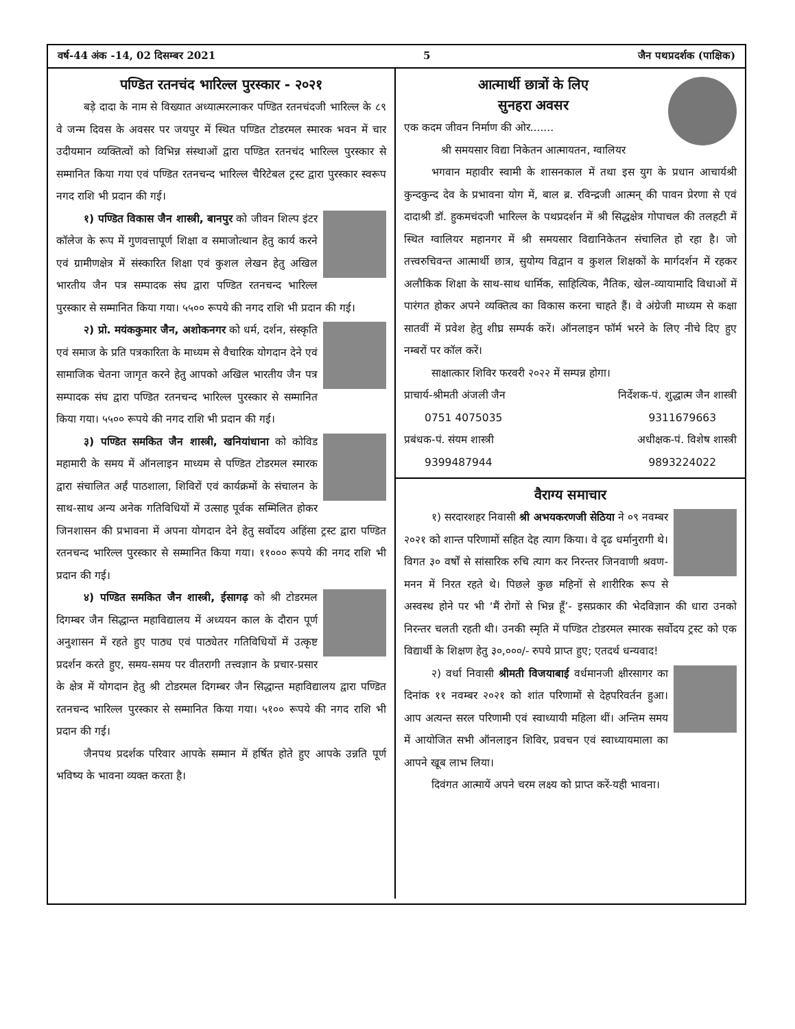वर्ष-44 अंक -14, 02 दिसम्बर 2021 5 जैन पथप्रदर्शक (पाक्षिक)
पण्डित रतनचंद भारिल्ल पुरस्कार - २०२१
बड़े दादा के नाम से विख्यात अध्यात्मरत्नाकर पण्डित रतनचंदजी भारिल्ल के ८९ वे जन्म दिवस के अवसर पर जयपुर में स्थित पण्डित टोडरमल स्मारक भवन में चार उदीयमान व्यक्तित्वों को विभिन्न संस्थाओं द्वारा पण्डित रतनचंद भारिल्ल पुरस्कार से सम्मानित किया गया एवं पण्डित रतनचन्द भारिल्ल चैरिटेबल ट्रस्ट द्वारा पुरस्कार स्वरूप नगद राशि भी प्रदान की गई।
१) पण्डित विकास जैन शास्त्री, बानपुर को जीवन शिल्प इंटर कॉलेज के रूप में गुणवत्तापूर्ण शिक्षा व समाजोत्थान हेतु कार्य करने एवं ग्रामीणक्षेत्र में संस्कारित शिक्षा एवं कुशल लेखन हेतु अखिल भारतीय जैन पत्र सम्पादक संघ द्वारा पण्डित रतनचन्द भारिल्ल पुरस्कार से सम्मानित किया गया। ५५०० रूपये की नगद राशि भी प्रदान की गई।
२) प्रो. मयंककुमार जैन, अशोकनगर को धर्म, दर्शन, संस्कृति एवं समाज के प्रति पत्रकारिता के माध्यम से वैचारिक योगदान देने एवं सामाजिक चेतना जागृत करने हेतु आपको अखिल भारतीय जैन पत्र सम्पादक संघ द्वारा पण्डित रतनचन्द भारिल्ल पुरस्कार से सम्मानित किया गया। ५५०० रूपये की नगद राशि भी प्रदान की गई।
३) पण्डित समकित जैन शास्त्री, खनियांधाना को कोविड महामारी के समय में ऑनलाइन माध्यम से पण्डित टोडरमल स्मारक द्वारा संचालित अर्हं पाठशाला, शिविरों एवं कार्यक्रमों के संचालन के साथ-साथ अन्य अनेक गतिविधियों में उत्साह पूर्वक सम्मिलित होकर जिनशासन की प्रभावना में अपना योगदान देने हेतु सर्वोदय अहिंसा ट्रस्ट द्वारा पण्डित रतनचन्द भारिल्ल पुरस्कार से सम्मानित किया गया। ११००० रूपये की नगद राशि भी प्रदान की गई।
४) पण्डित समकित जैन शास्त्री, ईसागढ़ को श्री टोडरमल दिगम्बर जैन सिद्धान्त महाविद्यालय में अध्ययन काल के दौरान पूर्ण अनुशासन में रहते हुए पाठ्य एवं पाठ्येतर गतिविधियों में उत्कृष्ट प्रदर्शन करते हुए, समय-समय पर वीतरागी तत्त्वज्ञान के प्रचार-प्रसार के क्षेत्र में योगदान हेतु श्री टोडरमल दिगम्बर जैन सिद्धान्त महाविद्यालय द्वारा पण्डित रतनचन्द भारिल्ल पुरस्कार से सम्मानित किया गया। ५१०० रूपये की नगद राशि भी प्रदान की गई।
जैनपथ प्रदर्शक परिवार आपके सम्मान में हर्षित होते हुए आपके उन्नति पूर्ण भविष्य के भावना व्यक्त करता है।
आत्मार्थी छात्रों के लिए
सुनहरा अवसर
एक कदम जीवन निर्माण की ओर.......
श्री समयसार विद्या निकेतन आत्मायतन, ग्वालियर
भगवान महावीर स्वामी के शासनकाल में तथा इस युग के प्रधान आचार्यश्री कुन्दकुन्द देव के प्रभावना योग में, बाल ब्र. रविन्द्रजी आत्मन् की पावन प्रेरणा से एवं दादाश्री डॉ. हुकमचंदजी भारिल्ल के पथप्रदर्शन में श्री सिद्धक्षेत्र गोपाचल की तलहटी में स्थित ग्वालियर महानगर में श्री समयसार विद्यानिकेतन संचालित हो रहा है। जो तत्त्वरुचिवन्त आत्मार्थी छात्र, सुयोग्य विद्वान व कुशल शिक्षकों के मार्गदर्शन में रहकर अलौकिक शिक्षा के साथ-साथ धार्मिक, साहित्यिक, नैतिक, खेल-व्यायामादि विधाओं में पारंगत होकर अपने व्यक्तित्व का विकास करना चाहते हैं। वे अंग्रेजी माध्यम से कक्षा सातवीं में प्रवेश हेतु शीघ्र सम्पर्क करें। ऑनलाइन फॉर्म भरने के लिए नीचे दिए हुए नम्बरों पर कॉल करें।
साक्षात्कार शिविर फरवरी २०२२ में सम्पन्न होगा।
प्राचार्य-श्रीमती अंजली जैन निर्देशक-पं. शुद्धात्म जैन शास्त्री
0751 4075035 9311679663
प्रबंधक-पं. संयम शास्त्री अधीक्षक-पं. विशेष शास्त्री
9399487944 9893224022
वैराग्य समाचार
१) सरदारशहर निवासी श्री अभयकरणजी सेठिया ने ०९ नवम्बर २०२१ को शान्त परिणामों सहित देह त्याग किया। वे दृढ धर्मानुरागी थे। विगत ३० वर्षों से सांसारिक रुचि त्याग कर निरन्तर जिनवाणी श्रवण-मनन में निरत रहते थे। पिछले कुछ महिनों से शारीरिक रूप से अस्वस्थ होने पर भी ‘मैं रोगों से भिन्न हूँ’- इसप्रकार की भेदविज्ञान की धारा उनको निरन्तर चलती रहती थी। उनकी स्मृति में पण्डित टोडरमल स्मारक सर्वोदय ट्रस्ट को एक विद्यार्थी के शिक्षण हेतु ३०,०००/- रुपये प्राप्त हुए; एतदर्थ धन्यवाद!
२) वर्धा निवासी श्रीमती विजयाबाई वर्धमानजी क्षीरसागर का दिनांक ११ नवम्बर २०२१ को शांत परिणामों से देहपरिवर्तन हुआ। आप अत्यन्त सरल परिणामी एवं स्वाध्यायी महिला थीं। अन्तिम समय में आयोजित सभी ऑनलाइन शिविर, प्रवचन एवं स्वाध्यायमाला का आपने खूब लाभ लिया।
दिवंगत आत्मायें अपने चरम लक्ष्य को प्राप्त करें-यही भावना।